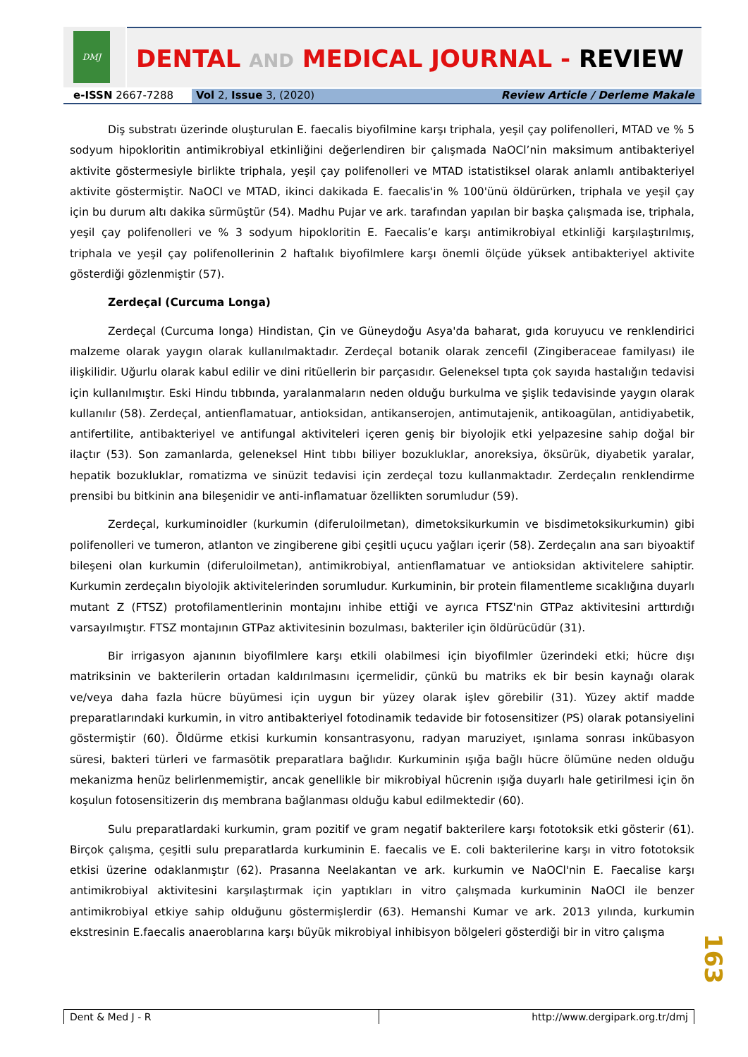DMJ
DENTAL AND MEDICAL JOURNAL - REVIEW
e-ISSN 2667-7288 Vol 2, Issue 3, (2020) Review Article / Derleme Makale
Diş substratı üzerinde oluşturulan E. faecalis biyofilmine karşı triphala, yeşil çay polifenolleri, MTAD ve % 5 sodyum hipokloritin antimikrobiyal etkinliğini değerlendiren bir çalışmada NaOCl’nin maksimum antibakteriyel aktivite göstermesiyle birlikte triphala, yeşil çay polifenolleri ve MTAD istatistiksel olarak anlamlı antibakteriyel aktivite göstermiştir. NaOCl ve MTAD, ikinci dakikada E. faecalis'in % 100'ünü öldürürken, triphala ve yeşil çay için bu durum altı dakika sürmüştür (54). Madhu Pujar ve ark. tarafından yapılan bir başka çalışmada ise, triphala, yeşil çay polifenolleri ve % 3 sodyum hipokloritin E. Faecalis’e karşı antimikrobiyal etkinliği karşılaştırılmış, triphala ve yeşil çay polifenollerinin 2 haftalık biyofilmlere karşı önemli ölçüde yüksek antibakteriyel aktivite gösterdiği gözlenmiştir (57).
Zerdeçal (Curcuma Longa)
Zerdeçal (Curcuma longa) Hindistan, Çin ve Güneydoğu Asya'da baharat, gıda koruyucu ve renklendirici malzeme olarak yaygın olarak kullanılmaktadır. Zerdeçal botanik olarak zencefil (Zingiberaceae familyası) ile ilişkilidir. Uğurlu olarak kabul edilir ve dini ritüellerin bir parçasıdır. Geleneksel tıpta çok sayıda hastalığın tedavisi için kullanılmıştır. Eski Hindu tıbbında, yaralanmaların neden olduğu burkulma ve şişlik tedavisinde yaygın olarak kullanılır (58). Zerdeçal, antienflamatuar, antioksidan, antikanserojen, antimutajenik, antikoagülan, antidiyabetik, antifertilite, antibakteriyel ve antifungal aktiviteleri içeren geniş bir biyolojik etki yelpazesine sahip doğal bir ilaçtır (53). Son zamanlarda, geleneksel Hint tıbbı biliyer bozukluklar, anoreksiya, öksürük, diyabetik yaralar, hepatik bozukluklar, romatizma ve sinüzit tedavisi için zerdeçal tozu kullanmaktadır. Zerdeçalın renklendirme prensibi bu bitkinin ana bileşenidir ve anti-inflamatuar özellikten sorumludur (59).
Zerdeçal, kurkuminoidler (kurkumin (diferuloilmetan), dimetoksikurkumin ve bisdimetoksikurkumin) gibi polifenolleri ve tumeron, atlanton ve zingiberene gibi çeşitli uçucu yağları içerir (58). Zerdeçalın ana sarı biyoaktif bileşeni olan kurkumin (diferuloilmetan), antimikrobiyal, antienflamatuar ve antioksidan aktivitelere sahiptir. Kurkumin zerdeçalın biyolojik aktivitelerinden sorumludur. Kurkuminin, bir protein filamentleme sıcaklığına duyarlı mutant Z (FTSZ) protofilamentlerinin montajını inhibe ettiği ve ayrıca FTSZ'nin GTPaz aktivitesini arttırdığı varsayılmıştır. FTSZ montajının GTPaz aktivitesinin bozulması, bakteriler için öldürücüdür (31).
Bir irrigasyon ajanının biyofilmlere karşı etkili olabilmesi için biyofilmler üzerindeki etki; hücre dışı matriksinin ve bakterilerin ortadan kaldırılmasını içermelidir, çünkü bu matriks ek bir besin kaynağı olarak ve/veya daha fazla hücre büyümesi için uygun bir yüzey olarak işlev görebilir (31). Yüzey aktif madde preparatlarındaki kurkumin, in vitro antibakteriyel fotodinamik tedavide bir fotosensitizer (PS) olarak potansiyelini göstermiştir (60). Öldürme etkisi kurkumin konsantrasyonu, radyan maruziyet, ışınlama sonrası inkübasyon süresi, bakteri türleri ve farmasötik preparatlara bağlıdır. Kurkuminin ışığa bağlı hücre ölümüne neden olduğu mekanizma henüz belirlenmemiştir, ancak genellikle bir mikrobiyal hücrenin ışığa duyarlı hale getirilmesi için ön koşulun fotosensitizerin dış membrana bağlanması olduğu kabul edilmektedir (60).
Sulu preparatlardaki kurkumin, gram pozitif ve gram negatif bakterilere karşı fototoksik etki gösterir (61). Birçok çalışma, çeşitli sulu preparatlarda kurkuminin E. faecalis ve E. coli bakterilerine karşı in vitro fototoksik etkisi üzerine odaklanmıştır (62). Prasanna Neelakantan ve ark. kurkumin ve NaOCl'nin E. Faecalise karşı antimikrobiyal aktivitesini karşılaştırmak için yaptıkları in vitro çalışmada kurkuminin NaOCl ile benzer antimikrobiyal etkiye sahip olduğunu göstermişlerdir (63). Hemanshi Kumar ve ark. 2013 yılında, kurkumin ekstresinin E.faecalis anaeroblarına karşı büyük mikrobiyal inhibisyon bölgeleri gösterdiği bir in vitro çalışma
163
Dent & Med J - R http://www.dergipark.org.tr/dmj